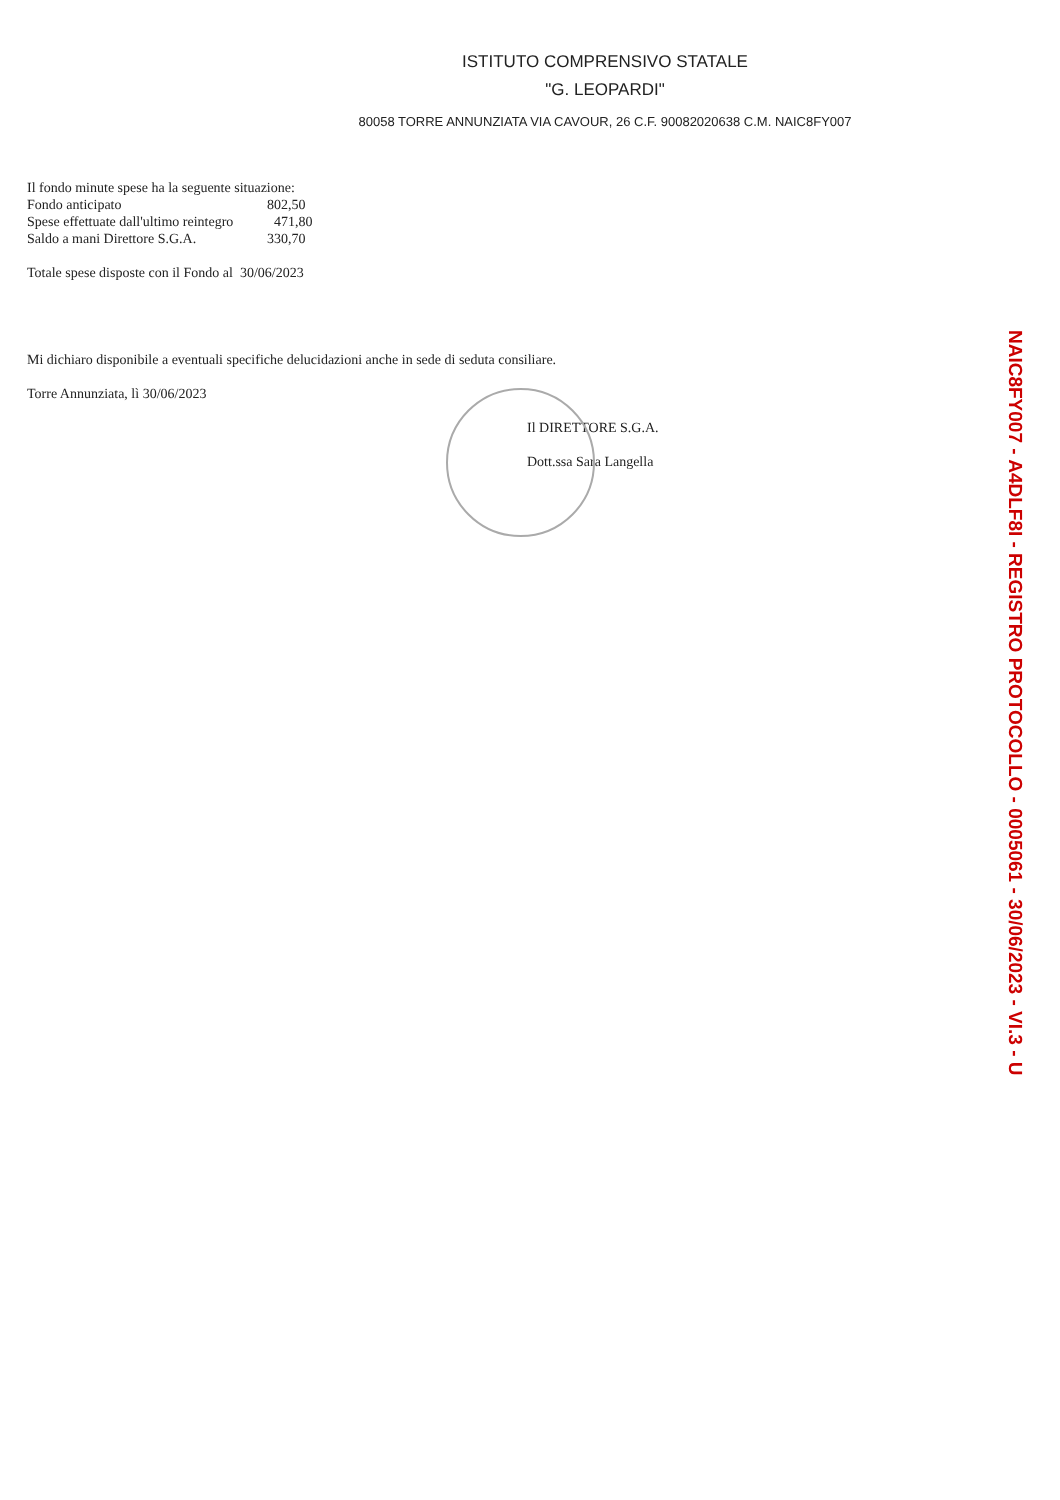ISTITUTO COMPRENSIVO STATALE
"G. LEOPARDI"
80058 TORRE ANNUNZIATA VIA CAVOUR, 26 C.F. 90082020638 C.M. NAIC8FY007
Il fondo minute spese ha la seguente situazione:
Fondo anticipato 802,50
Spese effettuate dall'ultimo reintegro 471,80
Saldo a mani Direttore S.G.A. 330,70
Totale spese disposte con il Fondo al 30/06/2023
Mi dichiaro disponibile a eventuali specifiche delucidazioni anche in sede di seduta consiliare.
Torre Annunziata, lì 30/06/2023
Il DIRETTORE S.G.A.
Dott.ssa Sara Langella
NAIC8FY007 - A4DLF8I - REGISTRO PROTOCOLLO - 0005061 - 30/06/2023 - VI.3 - U